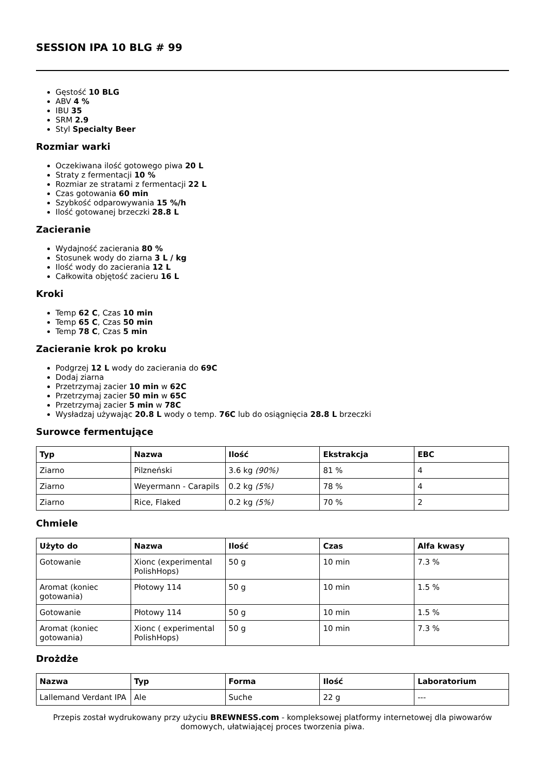SESSION IPA 10 BLG # 99
Gęstość 10 BLG
ABV 4 %
IBU 35
SRM 2.9
Styl Specialty Beer
Rozmiar warki
Oczekiwana ilość gotowego piwa 20 L
Straty z fermentacji 10 %
Rozmiar ze stratami z fermentacji 22 L
Czas gotowania 60 min
Szybkość odparowywania 15 %/h
Ilość gotowanej brzeczki 28.8 L
Zacieranie
Wydajność zacierania 80 %
Stosunek wody do ziarna 3 L / kg
Ilość wody do zacierania 12 L
Całkowita objętość zacieru 16 L
Kroki
Temp 62 C, Czas 10 min
Temp 65 C, Czas 50 min
Temp 78 C, Czas 5 min
Zacieranie krok po kroku
Podgrzej 12 L wody do zacierania do 69C
Dodaj ziarna
Przetrzymaj zacier 10 min w 62C
Przetrzymaj zacier 50 min w 65C
Przetrzymaj zacier 5 min w 78C
Wysładzaj używając 20.8 L wody o temp. 76C lub do osiągnięcia 28.8 L brzeczki
Surowce fermentujące
| Typ | Nazwa | Ilość | Ekstrakcja | EBC |
| --- | --- | --- | --- | --- |
| Ziarno | Pilzneński | 3.6 kg (90%) | 81 % | 4 |
| Ziarno | Weyermann - Carapils | 0.2 kg (5%) | 78 % | 4 |
| Ziarno | Rice, Flaked | 0.2 kg (5%) | 70 % | 2 |
Chmiele
| Użyto do | Nazwa | Ilość | Czas | Alfa kwasy |
| --- | --- | --- | --- | --- |
| Gotowanie | Xionc (experimental PolishHops) | 50 g | 10 min | 7.3 % |
| Aromat (koniec gotowania) | Płotowy 114 | 50 g | 10 min | 1.5 % |
| Gotowanie | Płotowy 114 | 50 g | 10 min | 1.5 % |
| Aromat (koniec gotowania) | Xionc ( experimental PolishHops) | 50 g | 10 min | 7.3 % |
Drożdże
| Nazwa | Typ | Forma | Ilość | Laboratorium |
| --- | --- | --- | --- | --- |
| Lallemand Verdant IPA | Ale | Suche | 22 g | --- |
Przepis został wydrukowany przy użyciu BREWNESS.com - kompleksowej platformy internetowej dla piwowarów domowych, ułatwiającej proces tworzenia piwa.